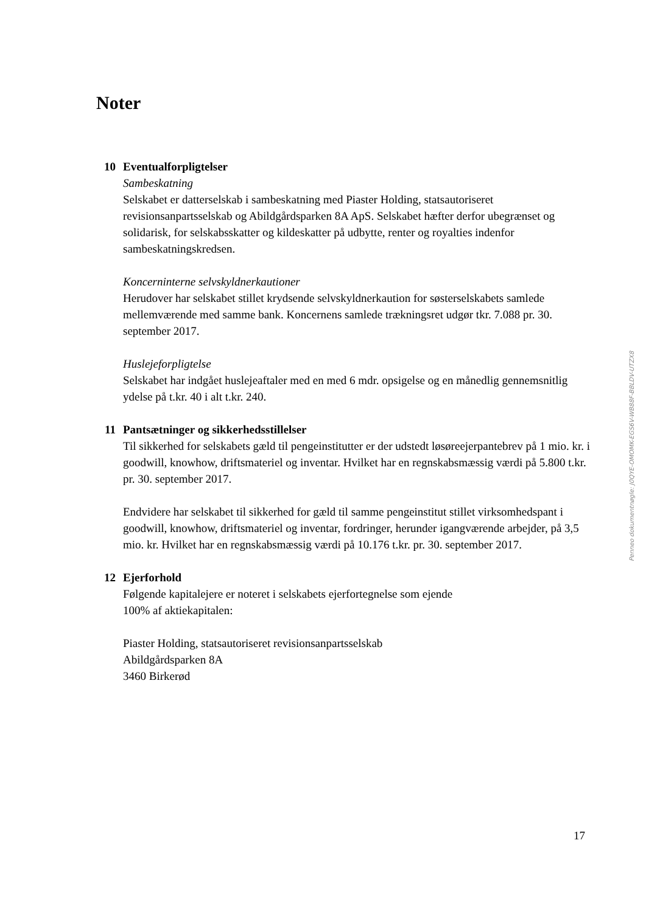Noter
10 Eventualforpligtelser
Sambeskatning
Selskabet er datterselskab i sambeskatning med Piaster Holding, statsautoriseret revisionsanpartsselskab og Abildgårdsparken 8A ApS. Selskabet hæfter derfor ubegrænset og solidarisk, for selskabsskatter og kildeskatter på udbytte, renter og royalties indenfor sambeskatningskredsen.
Koncerninterne selvskyldnerkautioner
Herudover har selskabet stillet krydsende selvskyldnerkaution for søsterselskabets samlede mellemværende med samme bank. Koncernens samlede trækningsret udgør tkr. 7.088 pr. 30. september 2017.
Huslejeforpligtelse
Selskabet har indgået huslejeaftaler med en med 6 mdr. opsigelse og en månedlig gennemsnitlig ydelse på t.kr. 40 i alt t.kr. 240.
11 Pantsætninger og sikkerhedsstillelser
Til sikkerhed for selskabets gæld til pengeinstitutter er der udstedt løsøreejerpantebrev på 1 mio. kr. i goodwill, knowhow, driftsmateriel og inventar. Hvilket har en regnskabsmæssig værdi på 5.800 t.kr. pr. 30. september 2017.
Endvidere har selskabet til sikkerhed for gæld til samme pengeinstitut stillet virksomhedspant i goodwill, knowhow, driftsmateriel og inventar, fordringer, herunder igangværende arbejder, på 3,5 mio. kr. Hvilket har en regnskabsmæssig værdi på 10.176 t.kr. pr. 30. september 2017.
12 Ejerforhold
Følgende kapitalejere er noteret i selskabets ejerfortegnelse som ejende
100% af aktiekapitalen:
Piaster Holding, statsautoriseret revisionsanpartsselskab
Abildgårdsparken 8A
3460 Birkerød
Penneo dokumentnøgle: J0QYE-OMOMK-EGS6V-WB88F-BBLDV-UTZX8
17